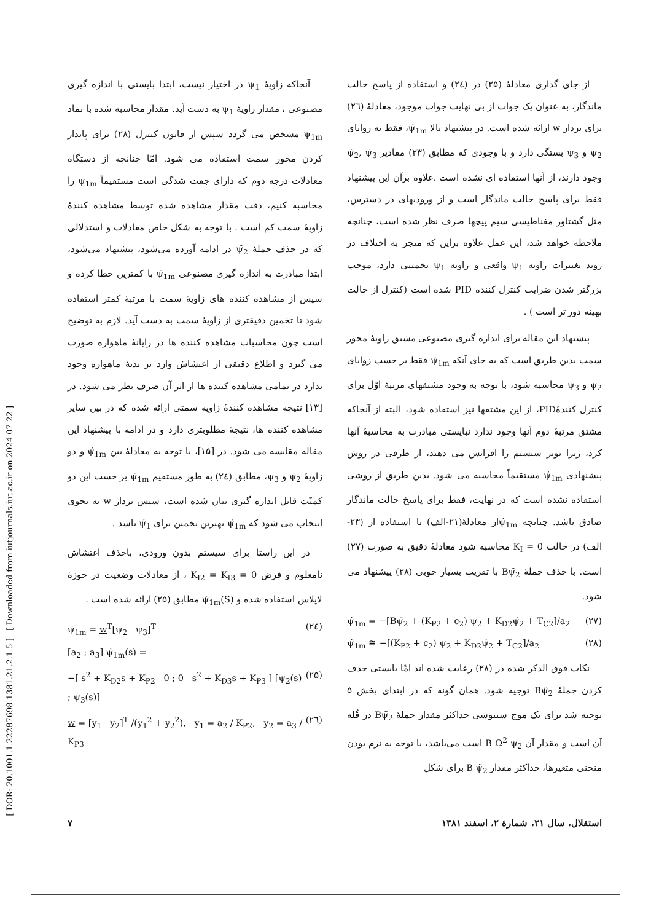[ DOR: 20.1001.1.22287698.1381.21.2.1.5 ] [ Downloaded from iutjournals.iut.ac.ir on 2024-07-22 ]
آنجاکه زاویهٔ ψ<sub>1</sub> در اختیار نیست، ابتدا بایستی با اندازه گیری مصنوعی ، مقدار زاویهٔ ψ<sub>1</sub> به دست آید. مقدار محاسبه شده با نماد ψ<sub>1m</sub> مشخص می گردد سپس از قانون کنترل (۲۸) برای پایدار کردن محور سمت استفاده می شود. امّا چنانچه از دستگاه معادلات درجه دوم که دارای جفت شدگی است مستقیماً ψ<sub>1m</sub> را محاسبه کنیم، دقت مقدار مشاهده شده توسط مشاهده کنندهٔ زاویهٔ سمت کم است . با توجه به شکل خاص معادلات و استدلالی که در حذف جملهٔ ψ̈<sub>2</sub> در ادامه آورده می‌شود، پیشنهاد می‌شود، ابتدا مبادرت به اندازه گیری مصنوعی ψ̇<sub>1m</sub> با کمترین خطا کرده و سپس از مشاهده کننده های زاویهٔ سمت با مرتبهٔ کمتر استفاده شود تا تخمین دقیقتری از زاویهٔ سمت به دست آید. لازم به توضیح است چون محاسبات مشاهده کننده ها در رایانهٔ ماهواره صورت می گیرد و اطلاع دقیقی از اغتشاش وارد بر بدنهٔ ماهواره وجود ندارد در تمامی مشاهده کننده ها از اثر آن صرف نظر می شود. در [۱۳] نتیجه مشاهده کنندهٔ زاویه سمتی ارائه شده که در بین سایر مشاهده کننده ها، نتیجهٔ مطلوبتری دارد و در ادامه با پیشنهاد این مقاله مقایسه می شود. در [۱۵]، با توجه به معادلهٔ بین ψ̇<sub>1m</sub> و دو زاویهٔ ψ<sub>2</sub> و ψ<sub>3</sub>، مطابق (۲٤) به طور مستقیم ψ̇<sub>1m</sub> بر حسب این دو کمیّت قابل اندازه گیری بیان شده است، سپس بردار w به نحوی انتخاب می شود که ψ̇<sub>1m</sub> بهترین تخمین برای ψ̇<sub>1</sub> باشد .
در این راستا برای سیستم بدون ورودی، باحذف اغتشاش نامعلوم و فرض K<sub>I2</sub> = K<sub>I3</sub> = 0 ، از معادلات وضعیت در حوزهٔ لاپلاس استفاده شده و ψ̇<sub>1m</sub>(S) مطابق (۲۵) ارائه شده است .
(۲٤) ψ̇<sub>1m</sub> = w<sup>T</sup>[ψ<sub>2</sub> ψ<sub>3</sub>]<sup>T</sup>
[a<sub>2</sub> ; a<sub>3</sub>] ψ̇<sub>1m</sub>(s) =
(۲۵) −[ s<sup>2</sup> + K<sub>D2</sub>s + K<sub>P2</sub> 0 ; 0 s<sup>2</sup> + K<sub>D3</sub>s + K<sub>P3</sub> ] [ψ<sub>2</sub>(s) ; ψ<sub>3</sub>(s)]
(۲٦) w = [y<sub>1</sub> y<sub>2</sub>]<sup>T</sup> /(y<sub>1</sub><sup>2</sup> + y<sub>2</sub><sup>2</sup>), y<sub>1</sub> = a<sub>2</sub> / K<sub>P2</sub>, y<sub>2</sub> = a<sub>3</sub> / K<sub>P3</sub>
از جای گذاری معادلهٔ (۲۵) در (۲٤) و استفاده از پاسخ حالت ماندگار، به عنوان یک جواب از بی نهایت جواب موجود، معادلهٔ (۲٦) برای بردار w ارائه شده است. در پیشنهاد بالا ψ̇<sub>1m</sub>، فقط به زوایای ψ<sub>2</sub> و ψ<sub>3</sub> بستگی دارد و با وجودی که مطابق (۲۳) مقادیر ψ̇<sub>2</sub>, ψ̇<sub>3</sub> وجود دارند، از آنها استفاده ای نشده است .علاوه برآن این پیشنهاد فقط برای پاسخ حالت ماندگار است و از ورودیهای در دسترس، مثل گشتاور مغناطیسی سیم پیچها صرف نظر شده است، چنانچه ملاحظه خواهد شد، این عمل علاوه براین که منجر به اختلاف در روند تغییرات زاویه ψ<sub>1</sub> واقعی و زاویه ψ<sub>1</sub> تخمینی دارد، موجب بزرگتر شدن ضرایب کنترل کننده PID شده است (کنترل از حالت بهینه دور تر است ) .
پیشنهاد این مقاله برای اندازه گیری مصنوعی مشتق زاویهٔ محور سمت بدین طریق است که به جای آنکه ψ̇<sub>1m</sub> فقط بر حسب زوایای ψ<sub>2</sub> و ψ<sub>3</sub> محاسبه شود، با توجه به وجود مشتقهای مرتبهٔ اوّل برای کنترل کنندهٔPID، از این مشتقها نیز استفاده شود، البته از آنجاکه مشتق مرتبهٔ دوم آنها وجود ندارد نبایستی مبادرت به محاسبهٔ آنها کرد، زیرا نویز سیستم را افزایش می دهند، از طرفی در روش پیشنهادی ψ̇<sub>1m</sub> مستقیماً محاسبه می شود. بدین طریق از روشی استفاده نشده است که در نهایت، فقط برای پاسخ حالت ماندگار صادق باشد. چنانچه ψ̇<sub>1m</sub>از معادلهٔ(۲۱-الف) با استفاده از (۲۳-الف) در حالت K<sub>I</sub> = 0 محاسبه شود معادلهٔ دقیق به صورت (۲۷) است. با حذف جملهٔ Bψ̈<sub>2</sub> با تقریب بسیار خوبی (۲۸) پیشنهاد می شود.
(۲۷) ψ̇<sub>1m</sub> = −[Bψ̈<sub>2</sub> + (K<sub>P2</sub> + c<sub>2</sub>) ψ<sub>2</sub> + K<sub>D2</sub>ψ̇<sub>2</sub> + T<sub>C2</sub>]/a<sub>2</sub>
(۲۸) ψ̇<sub>1m</sub> ≅ −[(K<sub>P2</sub> + c<sub>2</sub>) ψ<sub>2</sub> + K<sub>D2</sub>ψ̇<sub>2</sub> + T<sub>C2</sub>]/a<sub>2</sub>
نکات فوق الذکر شده در (۲۸) رعایت شده اند امّا بایستی حذف کردن جملهٔ Bψ̈<sub>2</sub> توجیه شود. همان گونه که در ابتدای بخش ۵ توجیه شد برای یک موج سینوسی حداکثر مقدار جملهٔ Bψ̈<sub>2</sub> در قُله آن است و مقدار آن B Ω<sup>2</sup> ψ<sub>2</sub> است می‌باشد، با توجه به نرم بودن منحنی متغیرها، حداکثر مقدار B ψ̈<sub>2</sub> برای شکل
استقلال، سال ۲۱، شمارهٔ ۲، اسفند ۱۳۸۱ ۷